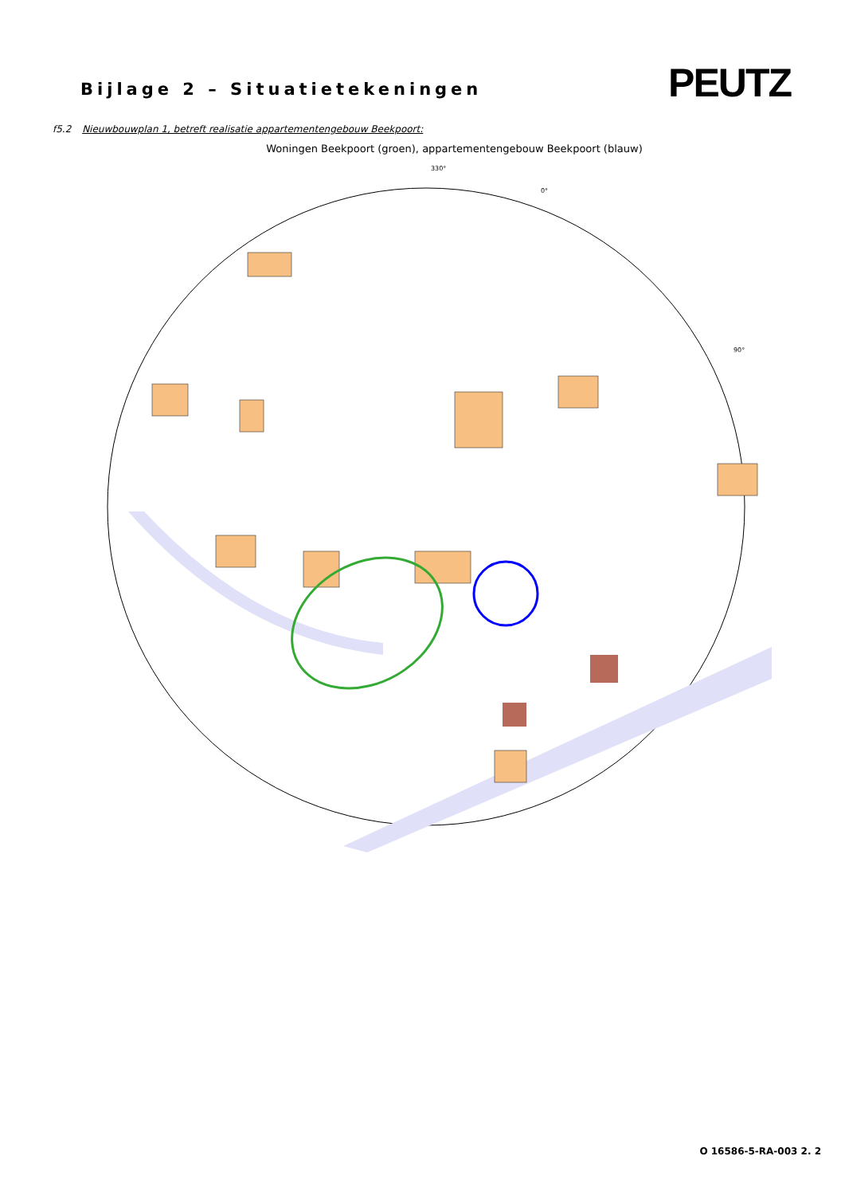Bijlage 2 – Situatietekeningen
PEUTZ
f5.2 Nieuwbouwplan 1, betreft realisatie appartementengebouw Beekpoort:
Woningen Beekpoort (groen), appartementengebouw Beekpoort (blauw)
330°
0°
90°
O 16586-5-RA-003 2. 2